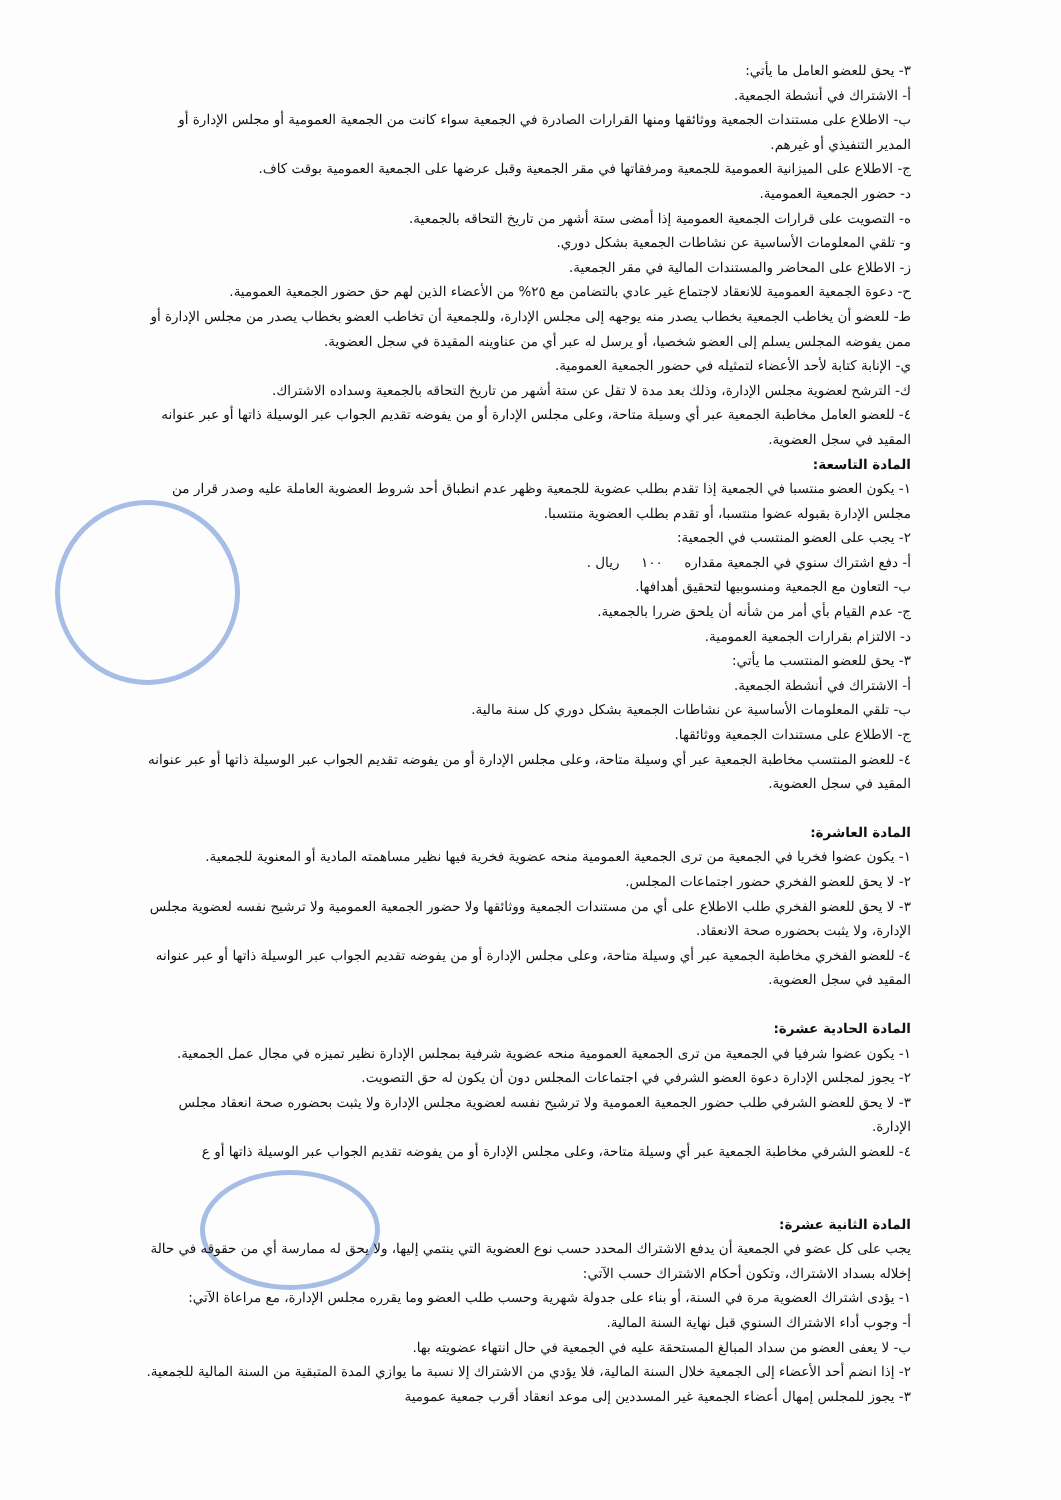٣- يحق للعضو العامل ما يأتي:
أ- الاشتراك في أنشطة الجمعية.
ب- الاطلاع على مستندات الجمعية ووثائقها ومنها القرارات الصادرة في الجمعية سواء كانت من الجمعية العمومية أو مجلس الإدارة أو المدير التنفيذي أو غيرهم.
ج- الاطلاع على الميزانية العمومية للجمعية ومرفقاتها في مقر الجمعية وقبل عرضها على الجمعية العمومية بوقت كاف.
د- حضور الجمعية العمومية.
ه- التصويت على قرارات الجمعية العمومية إذا أمضى ستة أشهر من تاريخ التحاقه بالجمعية.
و- تلقي المعلومات الأساسية عن نشاطات الجمعية بشكل دوري.
ز- الاطلاع على المحاضر والمستندات المالية في مقر الجمعية.
ح- دعوة الجمعية العمومية للانعقاد لاجتماع غير عادي بالتضامن مع ٢٥% من الأعضاء الذين لهم حق حضور الجمعية العمومية.
ط- للعضو أن يخاطب الجمعية بخطاب يصدر منه يوجهه إلى مجلس الإدارة، وللجمعية أن تخاطب العضو بخطاب يصدر من مجلس الإدارة أو ممن يفوضه المجلس يسلم إلى العضو شخصيا، أو يرسل له عبر أي من عناوينه المقيدة في سجل العضوية.
ي- الإنابة كتابة لأحد الأعضاء لتمثيله في حضور الجمعية العمومية.
ك- الترشح لعضوية مجلس الإدارة، وذلك بعد مدة لا تقل عن ستة أشهر من تاريخ التحاقه بالجمعية وسداده الاشتراك.
٤- للعضو العامل مخاطبة الجمعية عبر أي وسيلة متاحة، وعلى مجلس الإدارة أو من يفوضه تقديم الجواب عبر الوسيلة ذاتها أو عبر عنوانه المقيد في سجل العضوية.
المادة التاسعة:
١- يكون العضو منتسبا في الجمعية إذا تقدم بطلب عضوية للجمعية وظهر عدم انطباق أحد شروط العضوية العاملة عليه وصدر قرار من مجلس الإدارة بقبوله عضوا منتسبا، أو تقدم بطلب العضوية منتسبا.
٢- يجب على العضو المنتسب في الجمعية:
أ- دفع اشتراك سنوي في الجمعية مقداره ١٠٠ ريال .
ب- التعاون مع الجمعية ومنسوبيها لتحقيق أهدافها.
ج- عدم القيام بأي أمر من شأنه أن يلحق ضررا بالجمعية.
د- الالتزام بقرارات الجمعية العمومية.
٣- يحق للعضو المنتسب ما يأتي:
أ- الاشتراك في أنشطة الجمعية.
ب- تلقي المعلومات الأساسية عن نشاطات الجمعية بشكل دوري كل سنة مالية.
ج- الاطلاع على مستندات الجمعية ووثائقها.
٤- للعضو المنتسب مخاطبة الجمعية عبر أي وسيلة متاحة، وعلى مجلس الإدارة أو من يفوضه تقديم الجواب عبر الوسيلة ذاتها أو عبر عنوانه المقيد في سجل العضوية.
المادة العاشرة:
١- يكون عضوا فخريا في الجمعية من ترى الجمعية العمومية منحه عضوية فخرية فيها نظير مساهمته المادية أو المعنوية للجمعية.
٢- لا يحق للعضو الفخري حضور اجتماعات المجلس.
٣- لا يحق للعضو الفخري طلب الاطلاع على أي من مستندات الجمعية ووثائقها ولا حضور الجمعية العمومية ولا ترشيح نفسه لعضوية مجلس الإدارة، ولا يثبت بحضوره صحة الانعقاد.
٤- للعضو الفخري مخاطبة الجمعية عبر أي وسيلة متاحة، وعلى مجلس الإدارة أو من يفوضه تقديم الجواب عبر الوسيلة ذاتها أو عبر عنوانه المقيد في سجل العضوية.
المادة الحادية عشرة:
١- يكون عضوا شرفيا في الجمعية من ترى الجمعية العمومية منحه عضوية شرفية بمجلس الإدارة نظير تميزه في مجال عمل الجمعية.
٢- يجوز لمجلس الإدارة دعوة العضو الشرفي في اجتماعات المجلس دون أن يكون له حق التصويت.
٣- لا يحق للعضو الشرفي طلب حضور الجمعية العمومية ولا ترشيح نفسه لعضوية مجلس الإدارة ولا يثبت بحضوره صحة انعقاد مجلس الإدارة.
٤- للعضو الشرفي مخاطبة الجمعية عبر أي وسيلة متاحة، وعلى مجلس الإدارة أو من يفوضه تقديم الجواب عبر الوسيلة ذاتها أو ع
المادة الثانية عشرة:
يجب على كل عضو في الجمعية أن يدفع الاشتراك المحدد حسب نوع العضوية التي ينتمي إليها، ولا يحق له ممارسة أي من حقوقه في حالة إخلاله بسداد الاشتراك، وتكون أحكام الاشتراك حسب الآتي:
١- يؤدى اشتراك العضوية مرة في السنة، أو بناء على جدولة شهرية وحسب طلب العضو وما يقرره مجلس الإدارة، مع مراعاة الآتي:
أ- وجوب أداء الاشتراك السنوي قبل نهاية السنة المالية.
ب- لا يعفى العضو من سداد المبالغ المستحقة عليه في الجمعية في حال انتهاء عضويته بها.
٢- إذا انضم أحد الأعضاء إلى الجمعية خلال السنة المالية، فلا يؤدي من الاشتراك إلا نسبة ما يوازي المدة المتبقية من السنة المالية للجمعية.
٣- يجوز للمجلس إمهال أعضاء الجمعية غير المسددين إلى موعد انعقاد أقرب جمعية عمومية